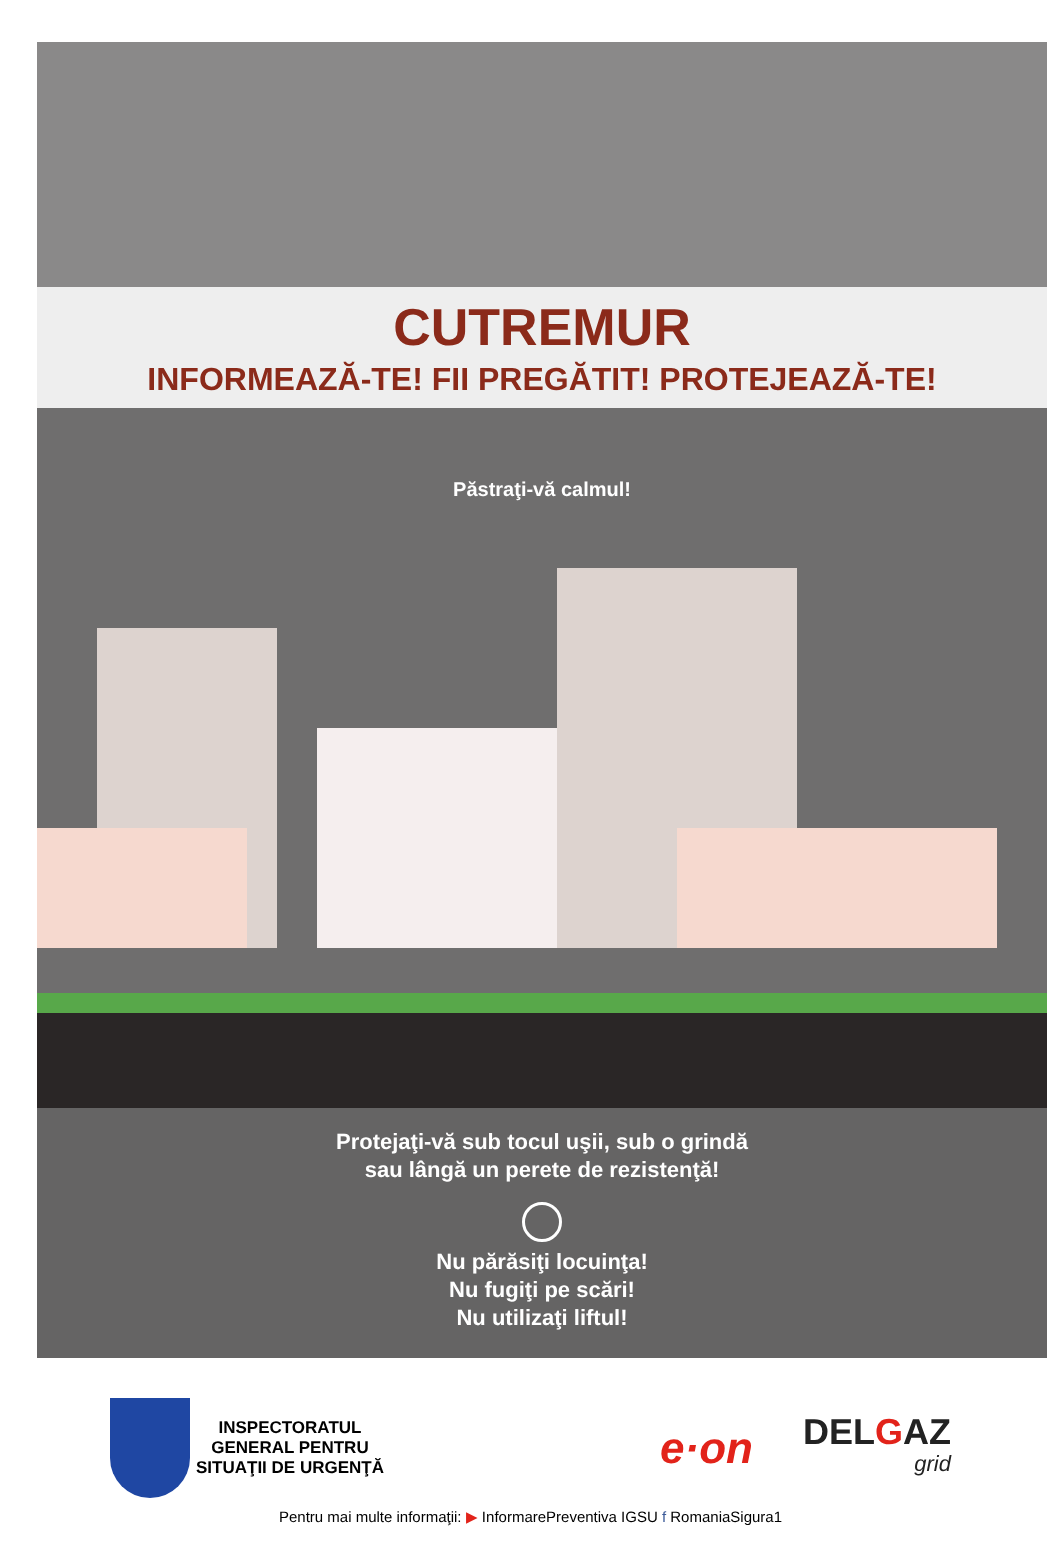CUTREMUR
INFORMEAZĂ-TE! FII PREGĂTIT! PROTEJEAZĂ-TE!
Păstraţi-vă calmul!
Protejaţi-vă sub tocul uşii, sub o grindă
sau lângă un perete de rezistenţă!
Nu părăsiţi locuinţa!
Nu fugiţi pe scări!
Nu utilizaţi liftul!
INSPECTORATUL
GENERAL PENTRU
SITUAŢII DE URGENŢĂ
e·on
DELGAZ
grid
Pentru mai multe informaţii: ▶ InformarePreventiva IGSU f RomaniaSigura1